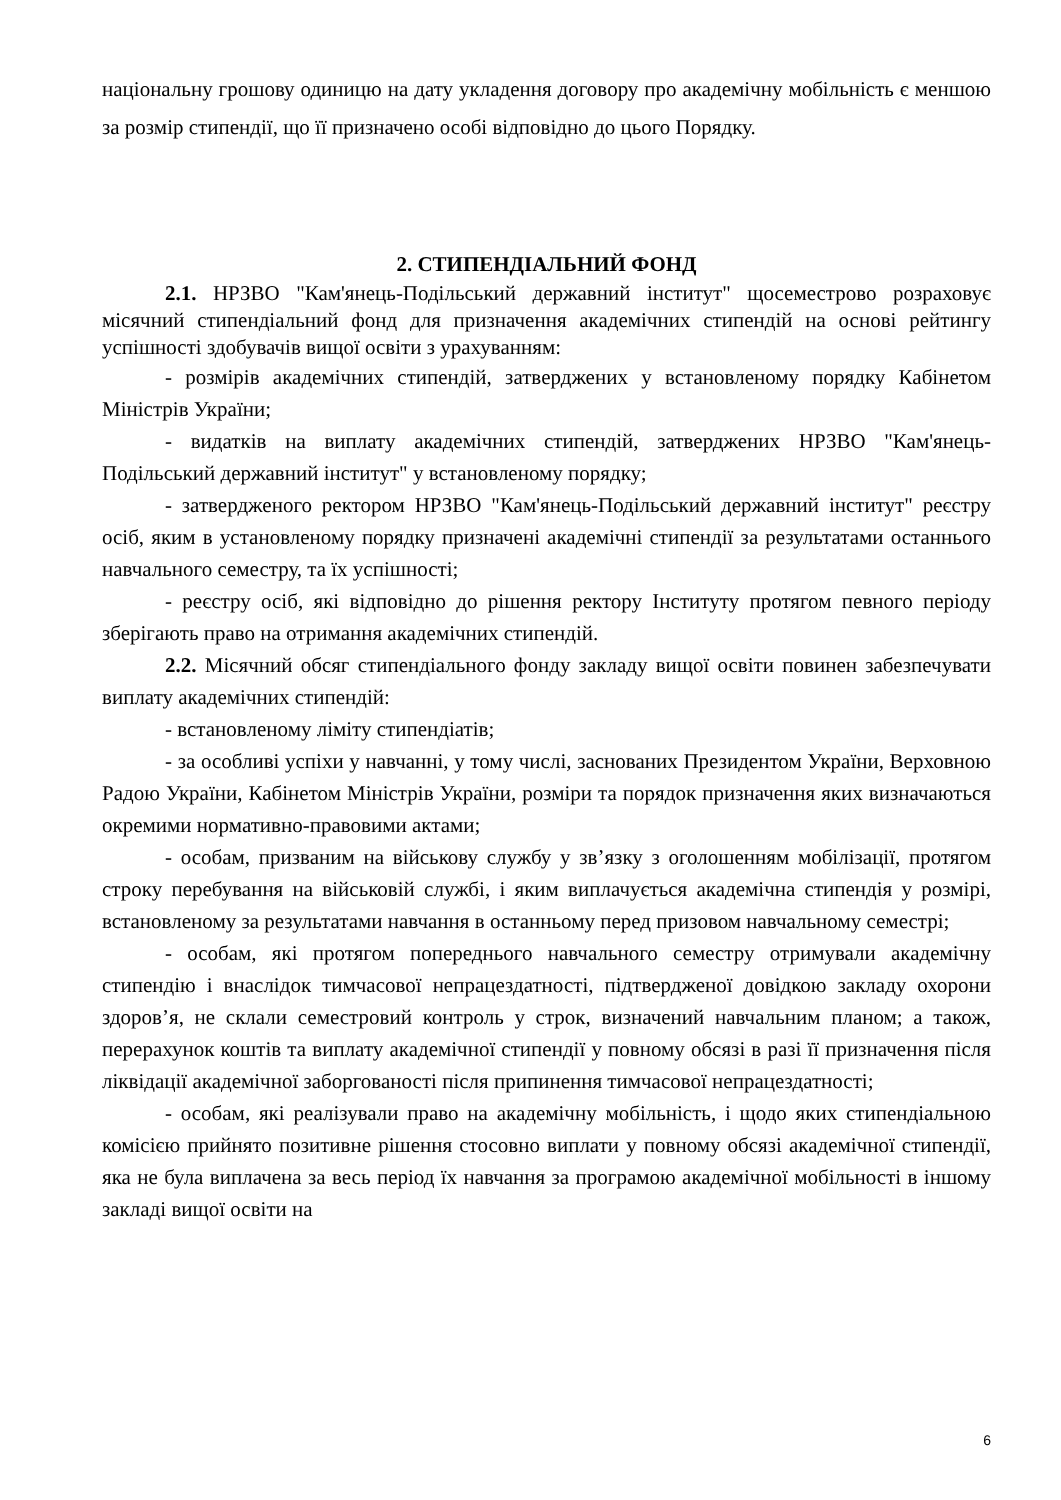національну грошову одиницю на дату укладення договору про академічну мобільність є меншою за розмір стипендії, що її призначено особі відповідно до цього Порядку.
2. СТИПЕНДІАЛЬНИЙ ФОНД
2.1. НРЗВО "Кам'янець-Подільський державний інститут" щосеместрово розраховує місячний стипендіальний фонд для призначення академічних стипендій на основі рейтингу успішності здобувачів вищої освіти з урахуванням:
- розмірів академічних стипендій, затверджених у встановленому порядку Кабінетом Міністрів України;
- видатків на виплату академічних стипендій, затверджених НРЗВО "Кам'янець-Подільський державний інститут" у встановленому порядку;
- затвердженого ректором НРЗВО "Кам'янець-Подільський державний інститут" реєстру осіб, яким в установленому порядку призначені академічні стипендії за результатами останнього навчального семестру, та їх успішності;
- реєстру осіб, які відповідно до рішення ректору Інституту протягом певного періоду зберігають право на отримання академічних стипендій.
2.2. Місячний обсяг стипендіального фонду закладу вищої освіти повинен забезпечувати виплату академічних стипендій:
- встановленому ліміту стипендіатів;
- за особливі успіхи у навчанні, у тому числі, заснованих Президентом України, Верховною Радою України, Кабінетом Міністрів України, розміри та порядок призначення яких визначаються окремими нормативно-правовими актами;
- особам, призваним на військову службу у зв’язку з оголошенням мобілізації, протягом строку перебування на військовій службі, і яким виплачується академічна стипендія у розмірі, встановленому за результатами навчання в останньому перед призовом навчальному семестрі;
- особам, які протягом попереднього навчального семестру отримували академічну стипендію і внаслідок тимчасової непрацездатності, підтвердженої довідкою закладу охорони здоров’я, не склали семестровий контроль у строк, визначений навчальним планом; а також, перерахунок коштів та виплату академічної стипендії у повному обсязі в разі її призначення після ліквідації академічної заборгованості після припинення тимчасової непрацездатності;
- особам, які реалізували право на академічну мобільність, і щодо яких стипендіальною комісією прийнято позитивне рішення стосовно виплати у повному обсязі академічної стипендії, яка не була виплачена за весь період їх навчання за програмою академічної мобільності в іншому закладі вищої освіти на
6